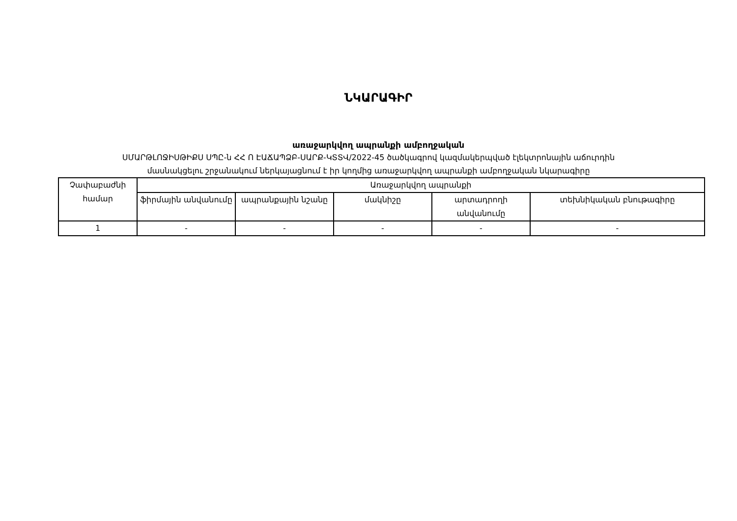ՆԿԱՐԱԳԻՐ
առաջարկվող ապրանքի ամբողջական
ՍՄԱՐԹԼՈՋԻՍԹԻՔՍ ՍՊԸ-ն ՀՀ Ո ԷԱՃԱՊՁԲ-ՍԱՐՔ-ԿՏՏՎ/2022-45 ծածկագրով կազմակերպված էլեկտրոնային աճուրդին
մասնակցելու շրջանակում ներկայացնում է իր կողմից առաջարկվող ապրանքի ամբողջական նկարագիրը
| Չափաբաժնի համար | Առաջարկվող ապրանքի | | | | |
| --- | --- | --- | --- | --- | --- |
| | ֆիրմային անվանումը | ապրանքային նշանը | մակնիշը | արտադրողի անվանումը | տեխնիկական բնութագիրը |
| 1 | - | - | - | - | - |